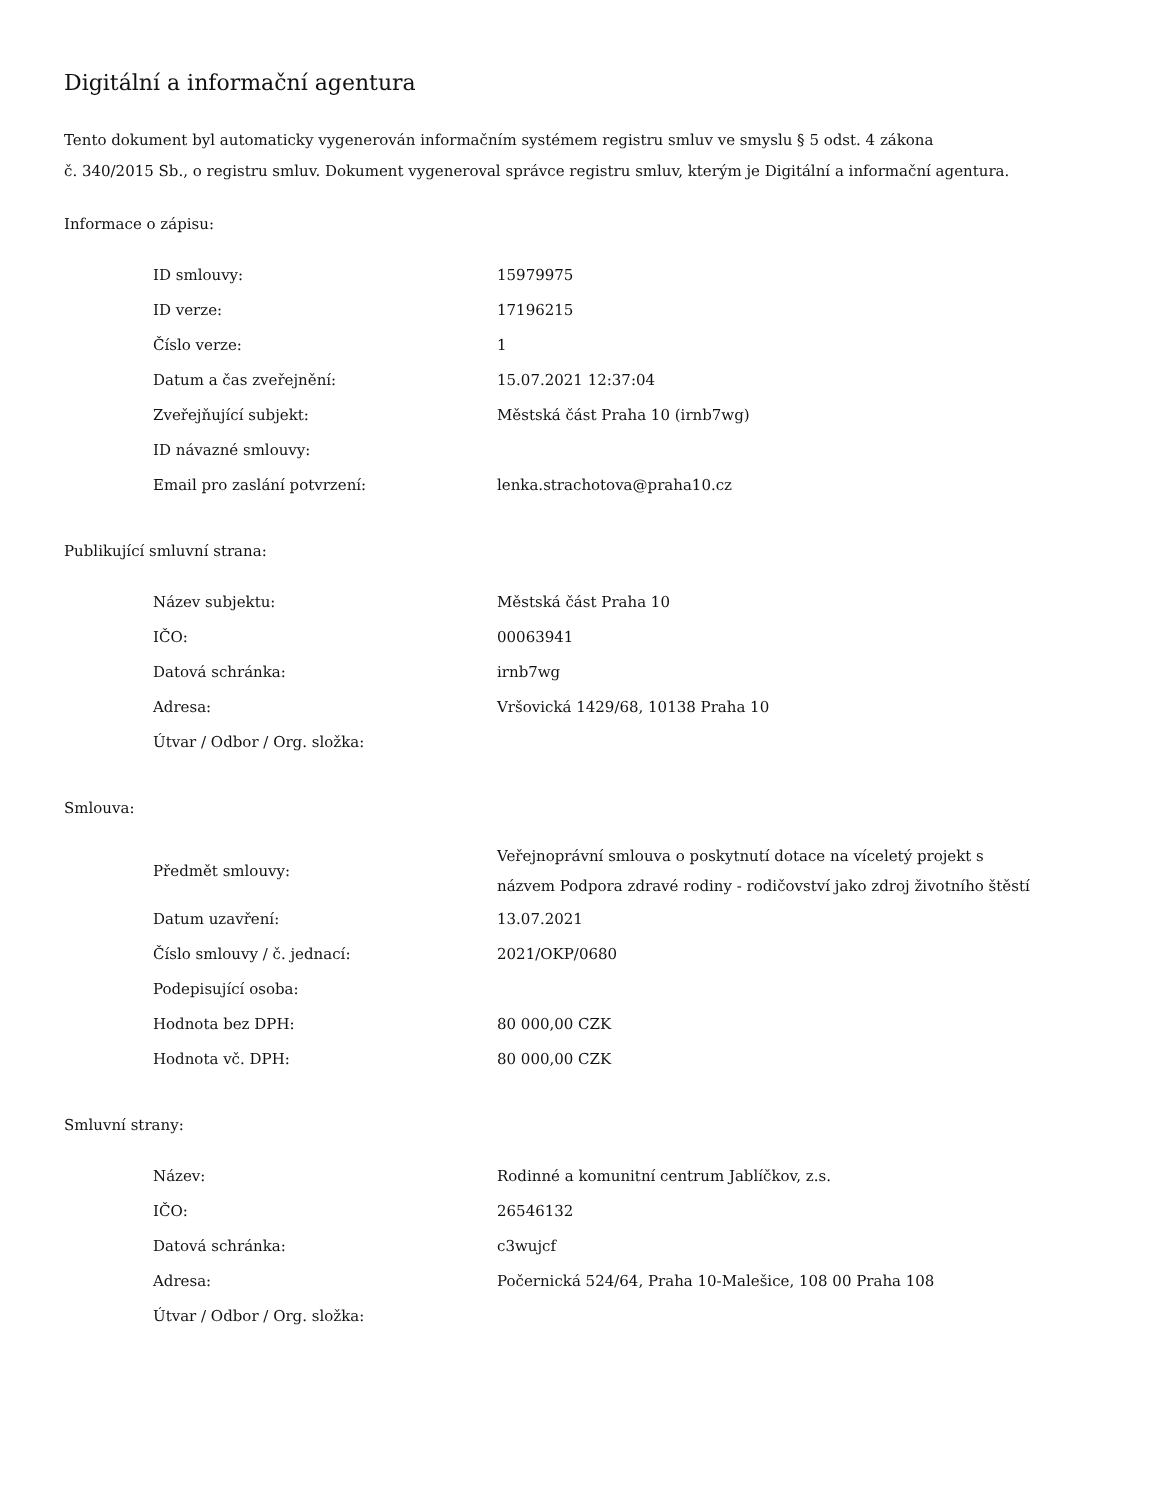Digitální a informační agentura
Tento dokument byl automaticky vygenerován informačním systémem registru smluv ve smyslu § 5 odst. 4 zákona
č. 340/2015 Sb., o registru smluv. Dokument vygeneroval správce registru smluv, kterým je Digitální a informační agentura.
Informace o zápisu:
| ID smlouvy: | 15979975 |
| ID verze: | 17196215 |
| Číslo verze: | 1 |
| Datum a čas zveřejnění: | 15.07.2021 12:37:04 |
| Zveřejňující subjekt: | Městská část Praha 10 (irnb7wg) |
| ID návazné smlouvy: | |
| Email pro zaslání potvrzení: | lenka.strachotova@praha10.cz |
Publikující smluvní strana:
| Název subjektu: | Městská část Praha 10 |
| IČO: | 00063941 |
| Datová schránka: | irnb7wg |
| Adresa: | Vršovická 1429/68, 10138 Praha 10 |
| Útvar / Odbor / Org. složka: | |
Smlouva:
| Předmět smlouvy: | Veřejnoprávní smlouva o poskytnutí dotace na víceletý projekt s názvem Podpora zdravé rodiny - rodičovství jako zdroj životního štěstí |
| Datum uzavření: | 13.07.2021 |
| Číslo smlouvy / č. jednací: | 2021/OKP/0680 |
| Podepisující osoba: | |
| Hodnota bez DPH: | 80 000,00 CZK |
| Hodnota vč. DPH: | 80 000,00 CZK |
Smluvní strany:
| Název: | Rodinné a komunitní centrum Jablíčkov, z.s. |
| IČO: | 26546132 |
| Datová schránka: | c3wujcf |
| Adresa: | Počernická 524/64, Praha 10-Malešice, 108 00 Praha 108 |
| Útvar / Odbor / Org. složka: | |